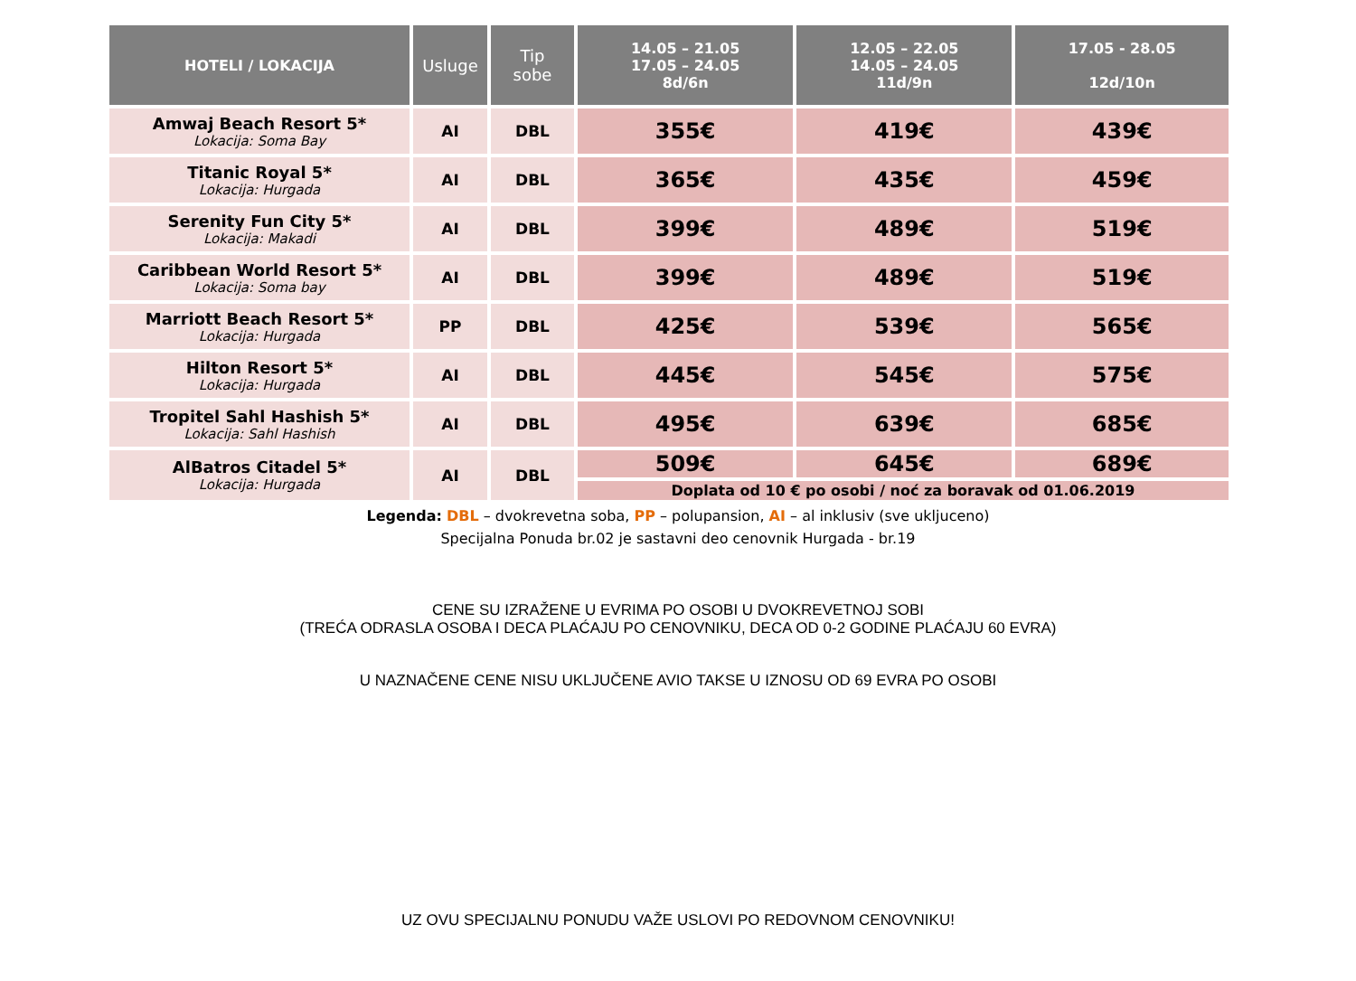| HOTELI / LOKACIJA | Usluge | Tip sobe | 14.05 – 21.05 17.05 – 24.05 8d/6n | 12.05 – 22.05 14.05 – 24.05 11d/9n | 17.05 - 28.05 12d/10n |
| --- | --- | --- | --- | --- | --- |
| Amwaj Beach Resort 5* Lokacija: Soma Bay | AI | DBL | 355€ | 419€ | 439€ |
| Titanic Royal 5* Lokacija: Hurgada | AI | DBL | 365€ | 435€ | 459€ |
| Serenity Fun City 5* Lokacija: Makadi | AI | DBL | 399€ | 489€ | 519€ |
| Caribbean World Resort 5* Lokacija: Soma bay | AI | DBL | 399€ | 489€ | 519€ |
| Marriott Beach Resort 5* Lokacija: Hurgada | PP | DBL | 425€ | 539€ | 565€ |
| Hilton Resort 5* Lokacija: Hurgada | AI | DBL | 445€ | 545€ | 575€ |
| Tropitel Sahl Hashish 5* Lokacija: Sahl Hashish | AI | DBL | 495€ | 639€ | 685€ |
| AlBatros Citadel 5* Lokacija: Hurgada | AI | DBL | 509€ | 645€ | 689€ |
| | | | Doplata od 10 € po osobi / noć za boravak od 01.06.2019 | | |
Legenda: DBL – dvokrevetna soba, PP – polupansion, AI – al inklusiv (sve ukljuceno)
Specijalna Ponuda br.02 je sastavni deo cenovnik Hurgada - br.19
CENE SU IZRAŽENE U EVRIMA PO OSOBI U DVOKREVETNOJ SOBI
(TREĆA ODRASLA OSOBA I DECA PLAĆAJU PO CENOVNIKU, DECA OD 0-2 GODINE PLAĆAJU 60 EVRA)
U NAZNAČENE CENE NISU UKLJUČENE AVIO TAKSE U IZNOSU OD 69 EVRA PO OSOBI
UZ OVU SPECIJALNU PONUDU VAŽE USLOVI PO REDOVNOM CENOVNIKU!